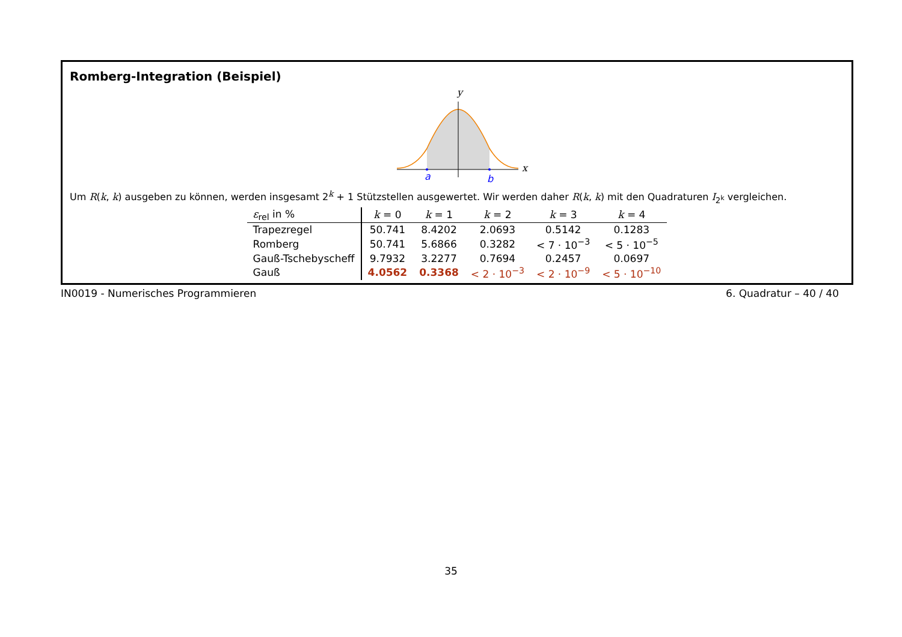Romberg-Integration (Beispiel)
y
a
b
x
Um R(k, k) ausgeben zu können, werden insgesamt 2<sup>k</sup> + 1 Stützstellen ausgewertet. Wir werden daher R(k, k) mit den Quadraturen I<sub>2<sup>k</sup></sub> vergleichen.
| ε<sub>rel</sub> in % | k = 0 | k = 1 | k = 2 | k = 3 | k = 4 |
| --- | --- | --- | --- | --- | --- |
| Trapezregel | 50.741 | 8.4202 | 2.0693 | 0.5142 | 0.1283 |
| Romberg | 50.741 | 5.6866 | 0.3282 | < 7 · 10<sup>−3</sup> | < 5 · 10<sup>−5</sup> |
| Gauß-Tschebyscheff | 9.7932 | 3.2277 | 0.7694 | 0.2457 | 0.0697 |
| Gauß | 4.0562 | 0.3368 | < 2 · 10<sup>−3</sup> | < 2 · 10<sup>−9</sup> | < 5 · 10<sup>−10</sup> |
IN0019 - Numerisches Programmieren 6. Quadratur – 40 / 40
35